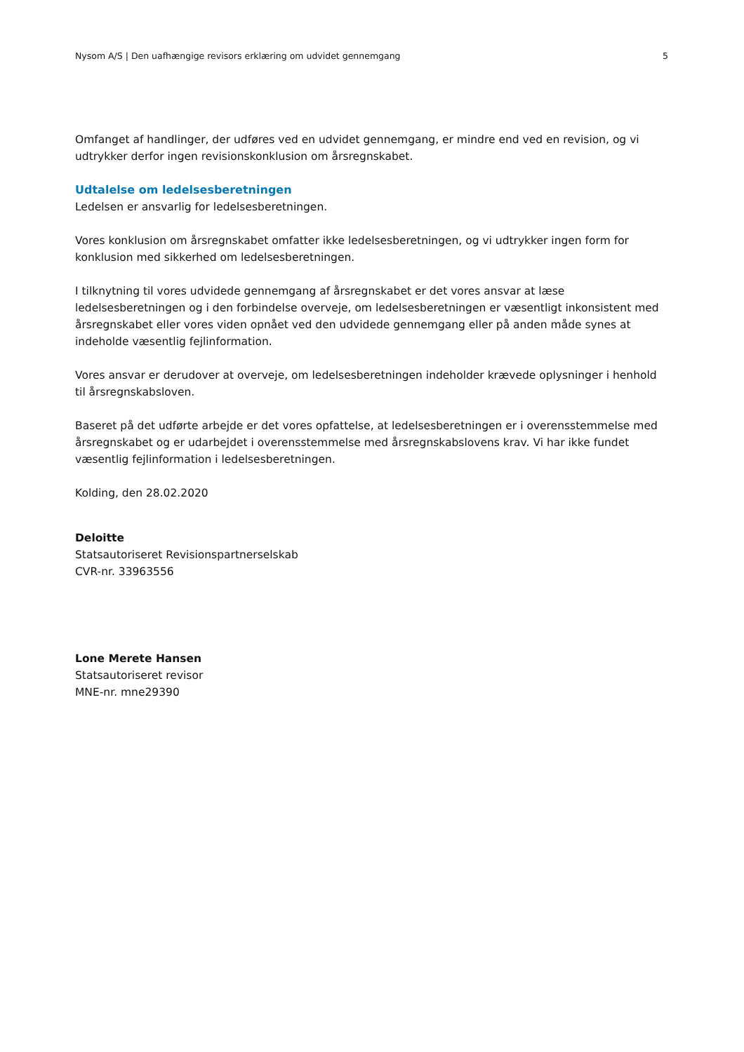Nysom A/S | Den uafhængige revisors erklæring om udvidet gennemgang 5
Omfanget af handlinger, der udføres ved en udvidet gennemgang, er mindre end ved en revision, og vi udtrykker derfor ingen revisionskonklusion om årsregnskabet.
Udtalelse om ledelsesberetningen
Ledelsen er ansvarlig for ledelsesberetningen.
Vores konklusion om årsregnskabet omfatter ikke ledelsesberetningen, og vi udtrykker ingen form for konklusion med sikkerhed om ledelsesberetningen.
I tilknytning til vores udvidede gennemgang af årsregnskabet er det vores ansvar at læse ledelsesberetningen og i den forbindelse overveje, om ledelsesberetningen er væsentligt inkonsistent med årsregnskabet eller vores viden opnået ved den udvidede gennemgang eller på anden måde synes at indeholde væsentlig fejlinformation.
Vores ansvar er derudover at overveje, om ledelsesberetningen indeholder krævede oplysninger i henhold til årsregnskabsloven.
Baseret på det udførte arbejde er det vores opfattelse, at ledelsesberetningen er i overensstemmelse med årsregnskabet og er udarbejdet i overensstemmelse med årsregnskabslovens krav. Vi har ikke fundet væsentlig fejlinformation i ledelsesberetningen.
Kolding, den 28.02.2020
Deloitte
Statsautoriseret Revisionspartnerselskab
CVR-nr. 33963556
Lone Merete Hansen
Statsautoriseret revisor
MNE-nr. mne29390